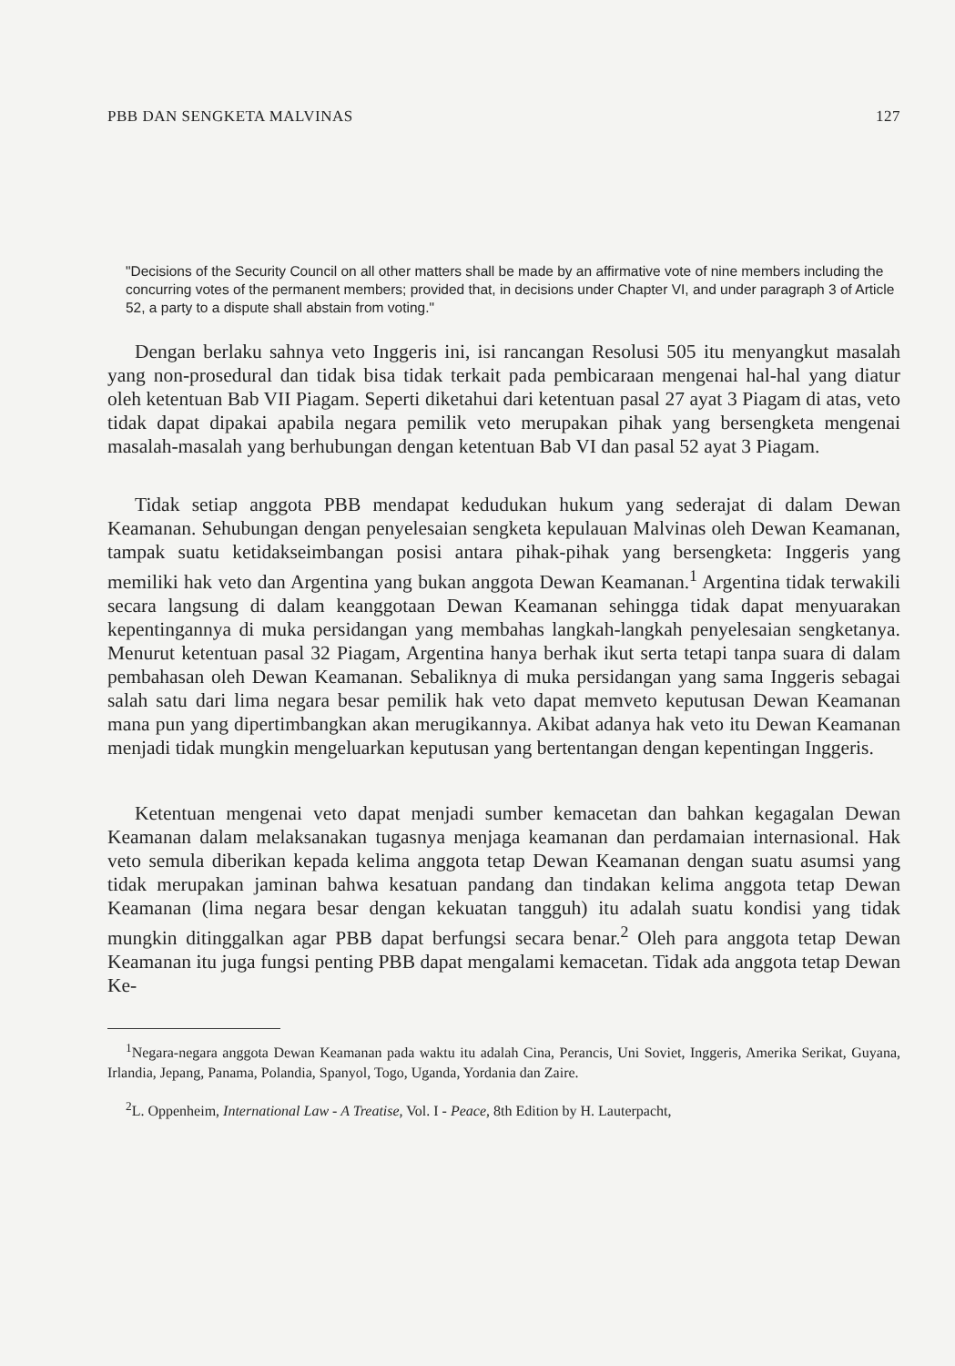PBB DAN SENGKETA MALVINAS 127
"Decisions of the Security Council on all other matters shall be made by an affirmative vote of nine members including the concurring votes of the permanent members; provided that, in decisions under Chapter VI, and under paragraph 3 of Article 52, a party to a dispute shall abstain from voting."
Dengan berlaku sahnya veto Inggeris ini, isi rancangan Resolusi 505 itu menyangkut masalah yang non-prosedural dan tidak bisa tidak terkait pada pembicaraan mengenai hal-hal yang diatur oleh ketentuan Bab VII Piagam. Seperti diketahui dari ketentuan pasal 27 ayat 3 Piagam di atas, veto tidak dapat dipakai apabila negara pemilik veto merupakan pihak yang bersengketa mengenai masalah-masalah yang berhubungan dengan ketentuan Bab VI dan pasal 52 ayat 3 Piagam.
Tidak setiap anggota PBB mendapat kedudukan hukum yang sederajat di dalam Dewan Keamanan. Sehubungan dengan penyelesaian sengketa kepulauan Malvinas oleh Dewan Keamanan, tampak suatu ketidakseimbangan posisi antara pihak-pihak yang bersengketa: Inggeris yang memiliki hak veto dan Argentina yang bukan anggota Dewan Keamanan.<sup>1</sup> Argentina tidak terwakili secara langsung di dalam keanggotaan Dewan Keamanan sehingga tidak dapat menyuarakan kepentingannya di muka persidangan yang membahas langkah-langkah penyelesaian sengketanya. Menurut ketentuan pasal 32 Piagam, Argentina hanya berhak ikut serta tetapi tanpa suara di dalam pembahasan oleh Dewan Keamanan. Sebaliknya di muka persidangan yang sama Inggeris sebagai salah satu dari lima negara besar pemilik hak veto dapat memveto keputusan Dewan Keamanan mana pun yang dipertimbangkan akan merugikannya. Akibat adanya hak veto itu Dewan Keamanan menjadi tidak mungkin mengeluarkan keputusan yang bertentangan dengan kepentingan Inggeris.
Ketentuan mengenai veto dapat menjadi sumber kemacetan dan bahkan kegagalan Dewan Keamanan dalam melaksanakan tugasnya menjaga keamanan dan perdamaian internasional. Hak veto semula diberikan kepada kelima anggota tetap Dewan Keamanan dengan suatu asumsi yang tidak merupakan jaminan bahwa kesatuan pandang dan tindakan kelima anggota tetap Dewan Keamanan (lima negara besar dengan kekuatan tangguh) itu adalah suatu kondisi yang tidak mungkin ditinggalkan agar PBB dapat berfungsi secara benar.<sup>2</sup> Oleh para anggota tetap Dewan Keamanan itu juga fungsi penting PBB dapat mengalami kemacetan. Tidak ada anggota tetap Dewan Ke-
<sup>1</sup> Negara-negara anggota Dewan Keamanan pada waktu itu adalah Cina, Perancis, Uni Soviet, Inggeris, Amerika Serikat, Guyana, Irlandia, Jepang, Panama, Polandia, Spanyol, Togo, Uganda, Yordania dan Zaire.
<sup>2</sup> L. Oppenheim, International Law - A Treatise, Vol. I - Peace, 8th Edition by H. Lauterpacht,